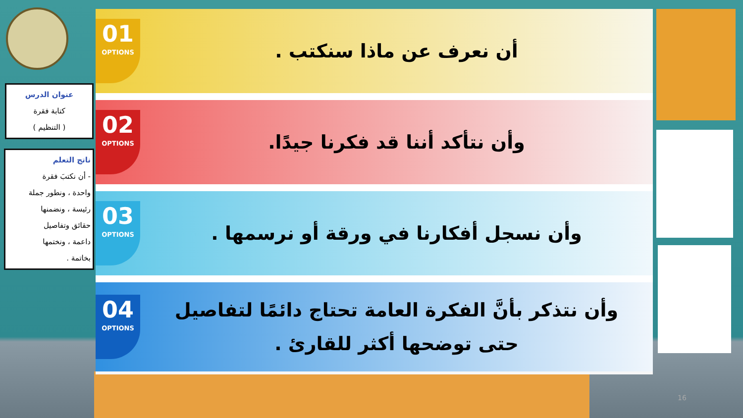عنوان الدرس
كتابة فقرة
( التنظيم )
ناتج التعلم
- أن نكتبَ فقرة
واحدة ، ونطور جملة
رئيسة ، ونضمنها
حقائق وتفاصيل
داعمة ، ونختمها
بخاتمة .
01
OPTIONS
أن نعرف عن ماذا سنكتب .
02
OPTIONS
وأن نتأكد أننا قد فكرنا جيدًا.
03
OPTIONS
وأن نسجل أفكارنا في ورقة أو نرسمها .
04
OPTIONS
وأن نتذكر بأنَّ الفكرة العامة تحتاج دائمًا لتفاصيل
حتى توضحها أكثر للقارئ .
16